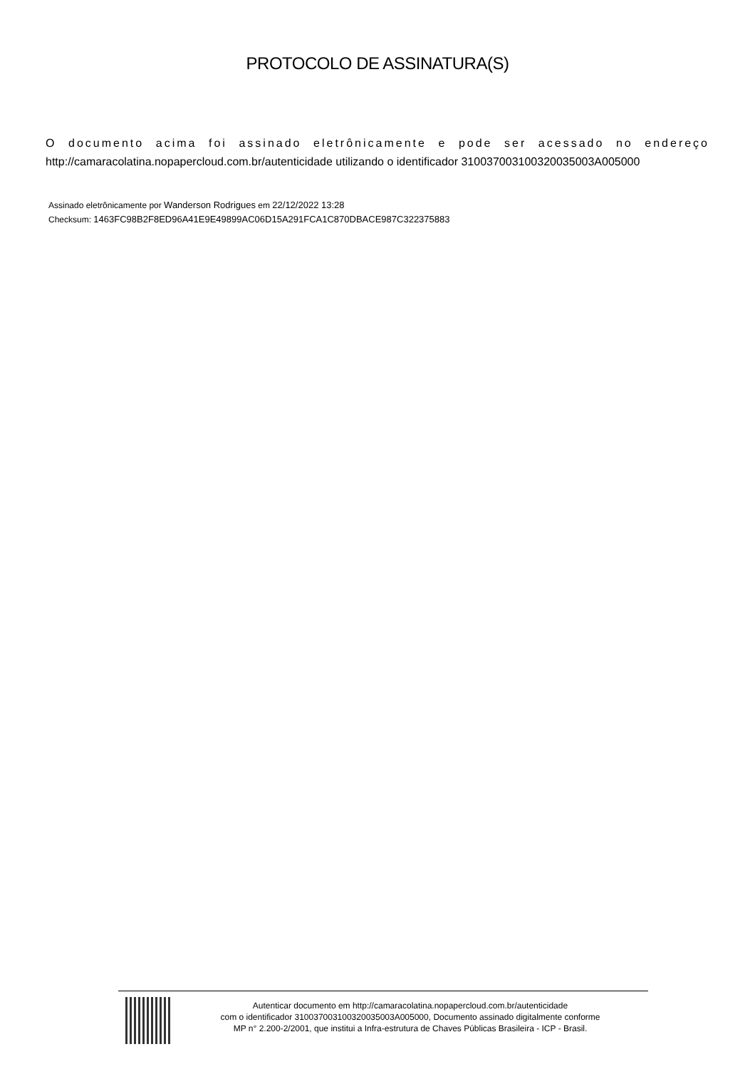PROTOCOLO DE ASSINATURA(S)
O documento acima foi assinado eletrônicamente e pode ser acessado no endereço http://camaracolatina.nopapercloud.com.br/autenticidade utilizando o identificador 310037003100320035003A005000
Assinado eletrônicamente por Wanderson Rodrigues em 22/12/2022 13:28
Checksum: 1463FC98B2F8ED96A41E9E49899AC06D15A291FCA1C870DBACE987C322375883
Autenticar documento em http://camaracolatina.nopapercloud.com.br/autenticidade
com o identificador 310037003100320035003A005000, Documento assinado digitalmente conforme
MP n° 2.200-2/2001, que institui a Infra-estrutura de Chaves Públicas Brasileira - ICP - Brasil.